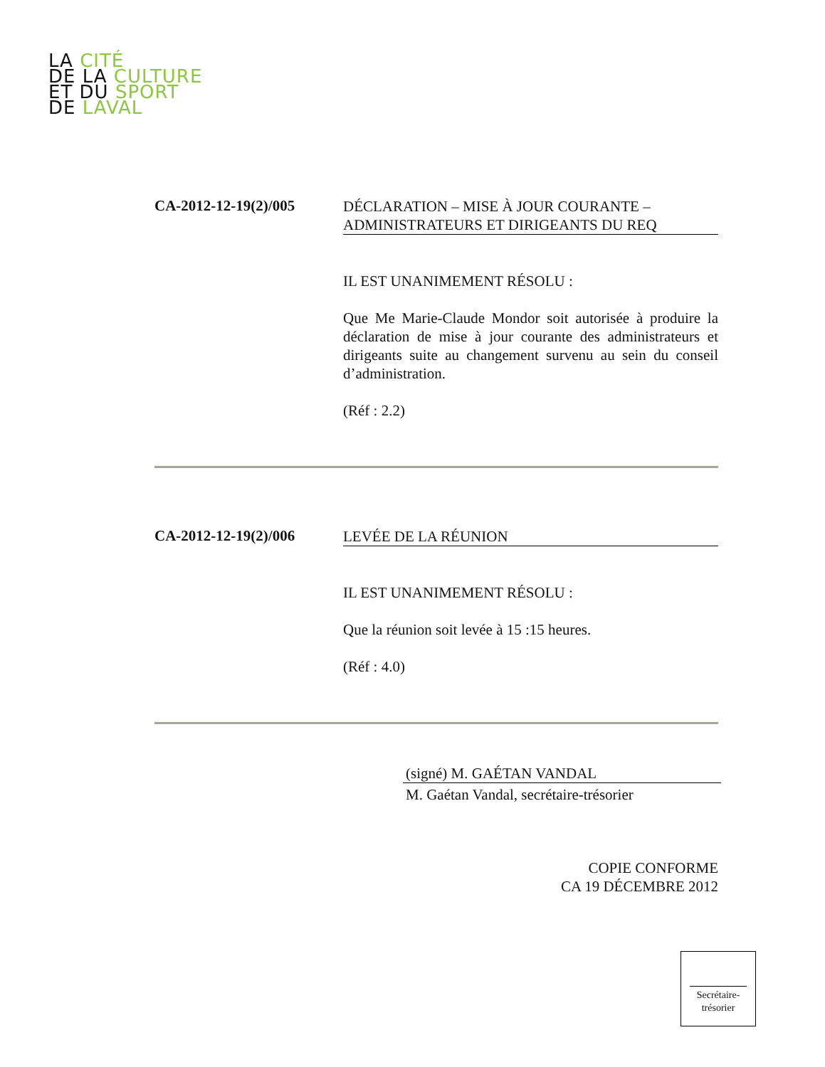LA CITÉ
DE LA CULTURE
ET DU SPORT
DE LAVAL
CA-2012-12-19(2)/005
DÉCLARATION – MISE À JOUR COURANTE – ADMINISTRATEURS ET DIRIGEANTS DU REQ
IL EST UNANIMEMENT RÉSOLU :
Que Me Marie-Claude Mondor soit autorisée à produire la déclaration de mise à jour courante des administrateurs et dirigeants suite au changement survenu au sein du conseil d’administration.
(Réf : 2.2)
CA-2012-12-19(2)/006
LEVÉE DE LA RÉUNION
IL EST UNANIMEMENT RÉSOLU :
Que la réunion soit levée à 15 :15 heures.
(Réf : 4.0)
(signé) M. GAÉTAN VANDAL
M. Gaétan Vandal, secrétaire-trésorier
COPIE CONFORME
CA 19 DÉCEMBRE 2012
Secrétaire-
trésorier